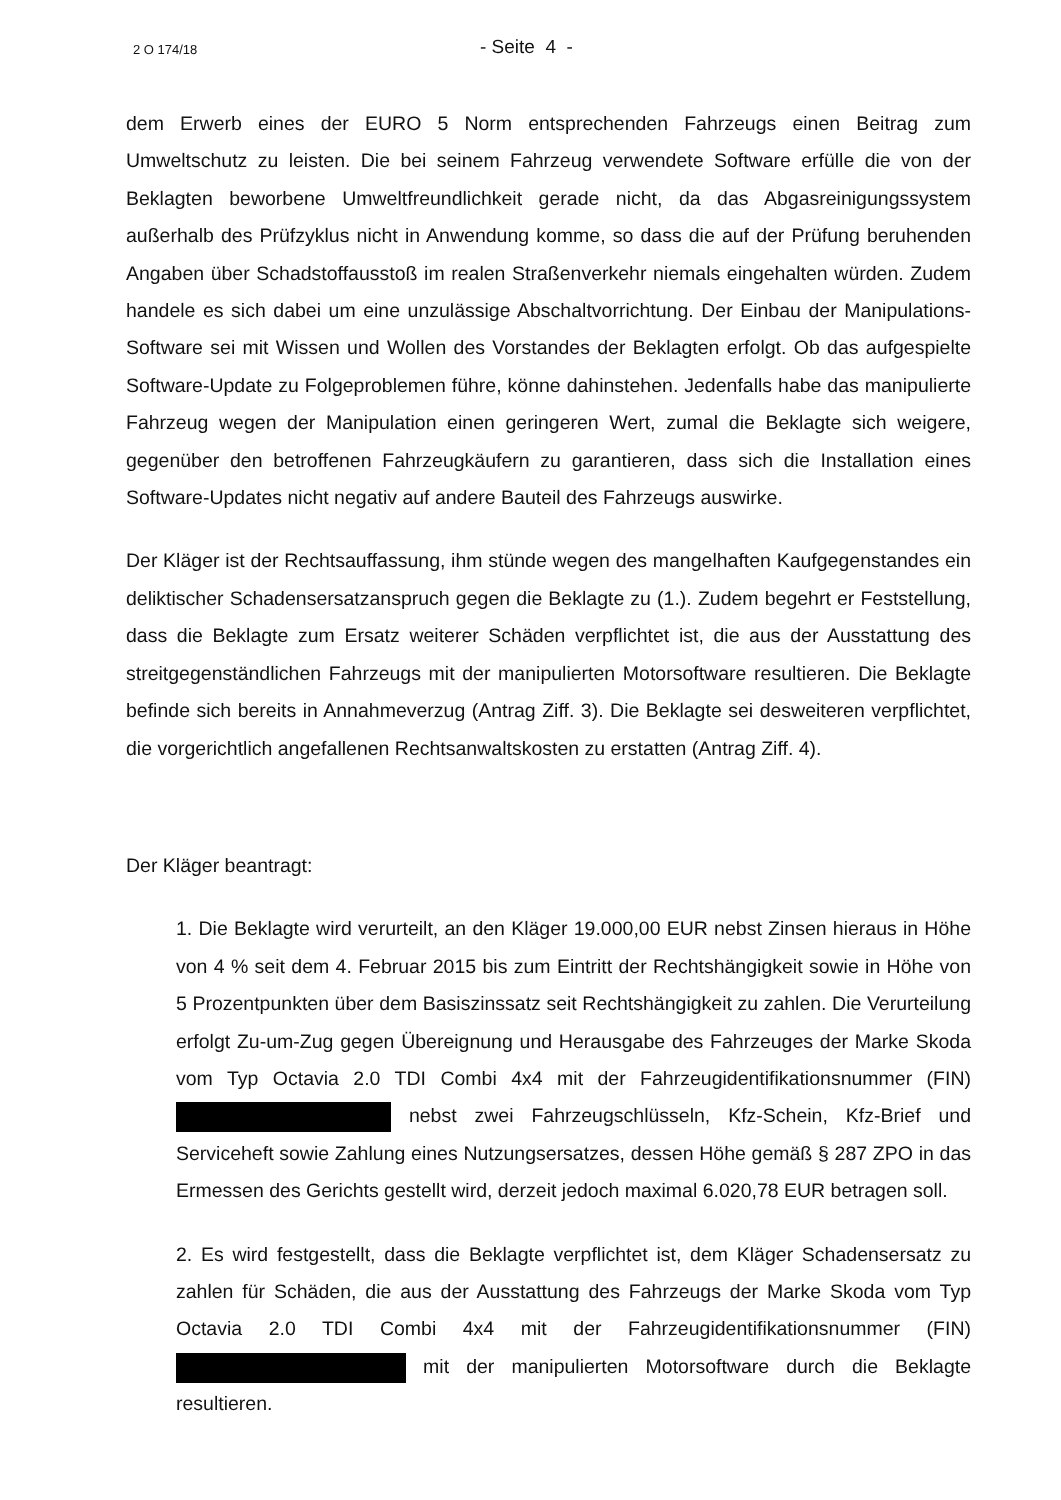2 O 174/18 - Seite 4 -
dem Erwerb eines der EURO 5 Norm entsprechenden Fahrzeugs einen Beitrag zum Umweltschutz zu leisten. Die bei seinem Fahrzeug verwendete Software erfülle die von der Beklagten beworbene Umweltfreundlichkeit gerade nicht, da das Abgasreinigungssystem außerhalb des Prüfzyklus nicht in Anwendung komme, so dass die auf der Prüfung beruhenden Angaben über Schadstoffausstoß im realen Straßenverkehr niemals eingehalten würden. Zudem handele es sich dabei um eine unzulässige Abschaltvorrichtung. Der Einbau der Manipulations-Software sei mit Wissen und Wollen des Vorstandes der Beklagten erfolgt. Ob das aufgespielte Software-Update zu Folgeproblemen führe, könne dahinstehen. Jedenfalls habe das manipulierte Fahrzeug wegen der Manipulation einen geringeren Wert, zumal die Beklagte sich weigere, gegenüber den betroffenen Fahrzeugkäufern zu garantieren, dass sich die Installation eines Software-Updates nicht negativ auf andere Bauteil des Fahrzeugs auswirke.
Der Kläger ist der Rechtsauffassung, ihm stünde wegen des mangelhaften Kaufgegenstandes ein deliktischer Schadensersatzanspruch gegen die Beklagte zu (1.). Zudem begehrt er Feststellung, dass die Beklagte zum Ersatz weiterer Schäden verpflichtet ist, die aus der Ausstattung des streitgegenständlichen Fahrzeugs mit der manipulierten Motorsoftware resultieren. Die Beklagte befinde sich bereits in Annahmeverzug (Antrag Ziff. 3). Die Beklagte sei desweiteren verpflichtet, die vorgerichtlich angefallenen Rechtsanwaltskosten zu erstatten (Antrag Ziff. 4).
Der Kläger beantragt:
1. Die Beklagte wird verurteilt, an den Kläger 19.000,00 EUR nebst Zinsen hieraus in Höhe von 4 % seit dem 4. Februar 2015 bis zum Eintritt der Rechtshängigkeit sowie in Höhe von 5 Prozentpunkten über dem Basiszinssatz seit Rechtshängigkeit zu zahlen. Die Verurteilung erfolgt Zu-um-Zug gegen Übereignung und Herausgabe des Fahrzeuges der Marke Skoda vom Typ Octavia 2.0 TDI Combi 4x4 mit der Fahrzeugidentifikationsnummer (FIN) nebst zwei Fahrzeugschlüsseln, Kfz-Schein, Kfz-Brief und Serviceheft sowie Zahlung eines Nutzungsersatzes, dessen Höhe gemäß § 287 ZPO in das Ermessen des Gerichts gestellt wird, derzeit jedoch maximal 6.020,78 EUR betragen soll.
2. Es wird festgestellt, dass die Beklagte verpflichtet ist, dem Kläger Schadensersatz zu zahlen für Schäden, die aus der Ausstattung des Fahrzeugs der Marke Skoda vom Typ Octavia 2.0 TDI Combi 4x4 mit der Fahrzeugidentifikationsnummer (FIN) mit der manipulierten Motorsoftware durch die Beklagte resultieren.